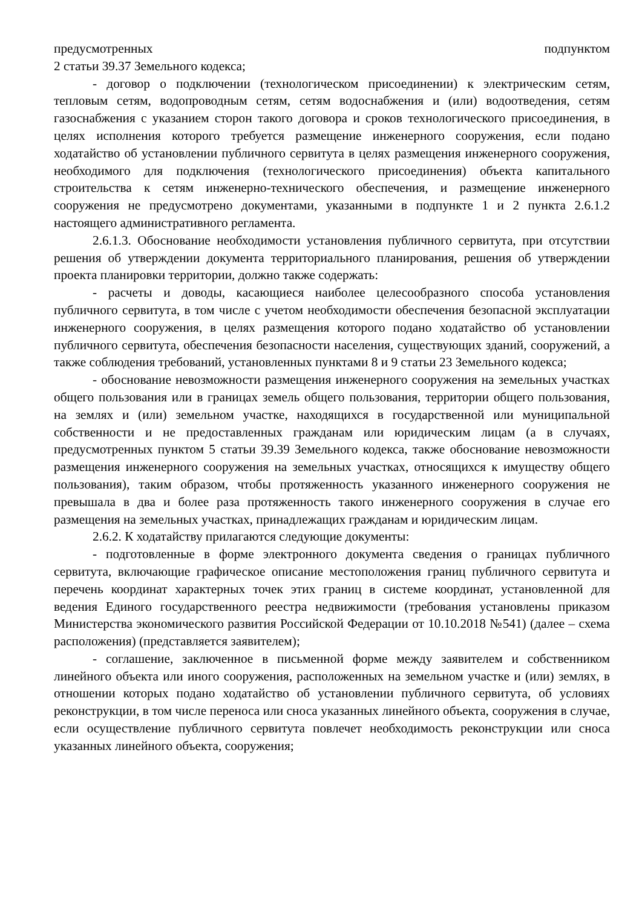предусмотренных подпунктом
2 статьи 39.37 Земельного кодекса;
- договор о подключении (технологическом присоединении) к электрическим сетям, тепловым сетям, водопроводным сетям, сетям водоснабжения и (или) водоотведения, сетям газоснабжения с указанием сторон такого договора и сроков технологического присоединения, в целях исполнения которого требуется размещение инженерного сооружения, если подано ходатайство об установлении публичного сервитута в целях размещения инженерного сооружения, необходимого для подключения (технологического присоединения) объекта капитального строительства к сетям инженерно-технического обеспечения, и размещение инженерного сооружения не предусмотрено документами, указанными в подпункте 1 и 2 пункта 2.6.1.2 настоящего административного регламента.
2.6.1.3. Обоснование необходимости установления публичного сервитута, при отсутствии решения об утверждении документа территориального планирования, решения об утверждении проекта планировки территории, должно также содержать:
- расчеты и доводы, касающиеся наиболее целесообразного способа установления публичного сервитута, в том числе с учетом необходимости обеспечения безопасной эксплуатации инженерного сооружения, в целях размещения которого подано ходатайство об установлении публичного сервитута, обеспечения безопасности населения, существующих зданий, сооружений, а также соблюдения требований, установленных пунктами 8 и 9 статьи 23 Земельного кодекса;
- обоснование невозможности размещения инженерного сооружения на земельных участках общего пользования или в границах земель общего пользования, территории общего пользования, на землях и (или) земельном участке, находящихся в государственной или муниципальной собственности и не предоставленных гражданам или юридическим лицам (а в случаях, предусмотренных пунктом 5 статьи 39.39 Земельного кодекса, также обоснование невозможности размещения инженерного сооружения на земельных участках, относящихся к имуществу общего пользования), таким образом, чтобы протяженность указанного инженерного сооружения не превышала в два и более раза протяженность такого инженерного сооружения в случае его размещения на земельных участках, принадлежащих гражданам и юридическим лицам.
2.6.2. К ходатайству прилагаются следующие документы:
- подготовленные в форме электронного документа сведения о границах публичного сервитута, включающие графическое описание местоположения границ публичного сервитута и перечень координат характерных точек этих границ в системе координат, установленной для ведения Единого государственного реестра недвижимости (требования установлены приказом Министерства экономического развития Российской Федерации от 10.10.2018 №541) (далее – схема расположения) (представляется заявителем);
- соглашение, заключенное в письменной форме между заявителем и собственником линейного объекта или иного сооружения, расположенных на земельном участке и (или) землях, в отношении которых подано ходатайство об установлении публичного сервитута, об условиях реконструкции, в том числе переноса или сноса указанных линейного объекта, сооружения в случае, если осуществление публичного сервитута повлечет необходимость реконструкции или сноса указанных линейного объекта, сооружения;